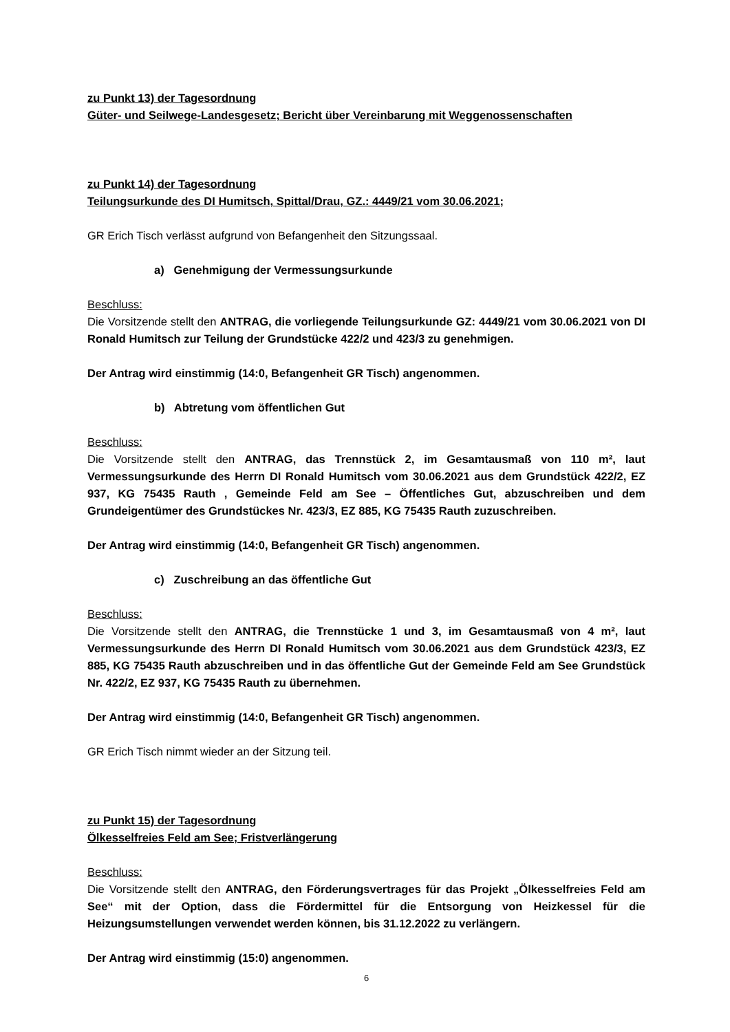zu Punkt 13) der Tagesordnung
Güter- und Seilwege-Landesgesetz; Bericht über Vereinbarung mit Weggenossenschaften
zu Punkt 14) der Tagesordnung
Teilungsurkunde des DI Humitsch, Spittal/Drau, GZ.: 4449/21 vom 30.06.2021;
GR Erich Tisch verlässt aufgrund von Befangenheit den Sitzungssaal.
a) Genehmigung der Vermessungsurkunde
Beschluss:
Die Vorsitzende stellt den ANTRAG, die vorliegende Teilungsurkunde GZ: 4449/21 vom 30.06.2021 von DI Ronald Humitsch zur Teilung der Grundstücke 422/2 und 423/3 zu genehmigen.
Der Antrag wird einstimmig (14:0, Befangenheit GR Tisch) angenommen.
b) Abtretung vom öffentlichen Gut
Beschluss:
Die Vorsitzende stellt den ANTRAG, das Trennstück 2, im Gesamtausmaß von 110 m², laut Vermessungsurkunde des Herrn DI Ronald Humitsch vom 30.06.2021 aus dem Grundstück 422/2, EZ 937, KG 75435 Rauth , Gemeinde Feld am See – Öffentliches Gut, abzuschreiben und dem Grundeigentümer des Grundstückes Nr. 423/3, EZ 885, KG 75435 Rauth zuzuschreiben.
Der Antrag wird einstimmig (14:0, Befangenheit GR Tisch) angenommen.
c) Zuschreibung an das öffentliche Gut
Beschluss:
Die Vorsitzende stellt den ANTRAG, die Trennstücke 1 und 3, im Gesamtausmaß von 4 m², laut Vermessungsurkunde des Herrn DI Ronald Humitsch vom 30.06.2021 aus dem Grundstück 423/3, EZ 885, KG 75435 Rauth abzuschreiben und in das öffentliche Gut der Gemeinde Feld am See Grundstück Nr. 422/2, EZ 937, KG 75435 Rauth zu übernehmen.
Der Antrag wird einstimmig (14:0, Befangenheit GR Tisch) angenommen.
GR Erich Tisch nimmt wieder an der Sitzung teil.
zu Punkt 15) der Tagesordnung
Ölkesselfreies Feld am See; Fristverlängerung
Beschluss:
Die Vorsitzende stellt den ANTRAG, den Förderungsvertrages für das Projekt „Ölkesselfreies Feld am See“ mit der Option, dass die Fördermittel für die Entsorgung von Heizkessel für die Heizungsumstellungen verwendet werden können, bis 31.12.2022 zu verlängern.
Der Antrag wird einstimmig (15:0) angenommen.
6